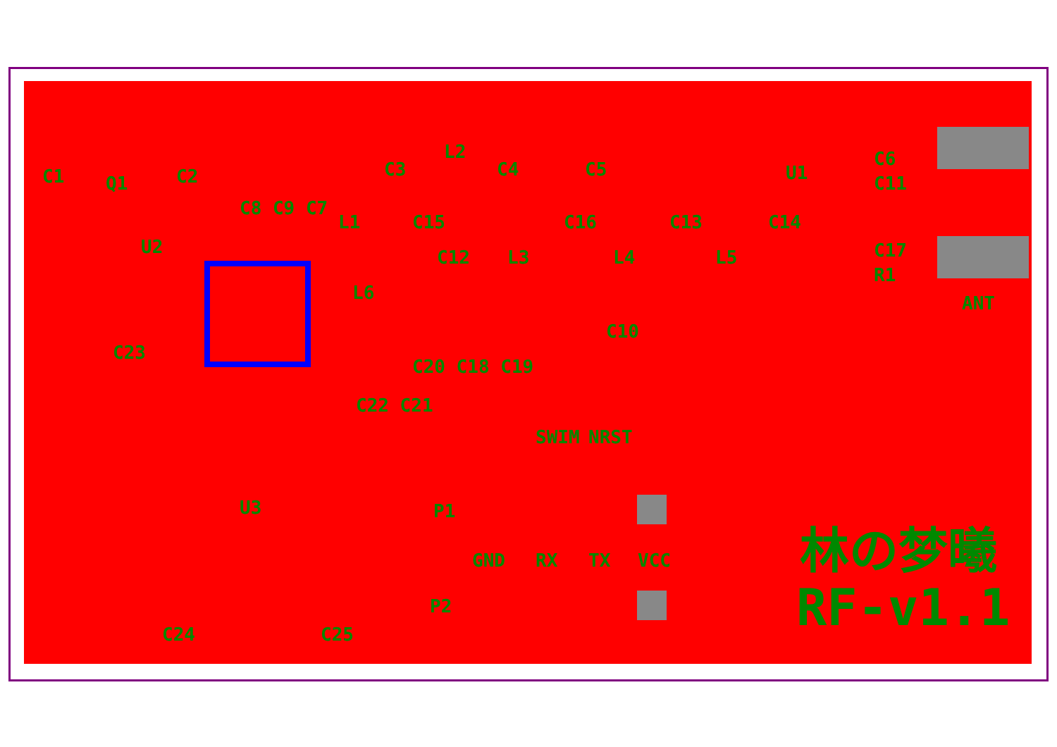C1 Q1 C2
U2
C8 C9 C7
C3
L2
C4 C5 U1
C6
C11
L1 C15 C16 C13 C14
C12 L3 L4 L5 C17
R1
ANT
L6
C10
C23
C20 C18 C19
C22 C21
SWIM NRST
U3 P1
GND RX TX VCC
P2
C24 C25
林の梦曦
RF-v1.1